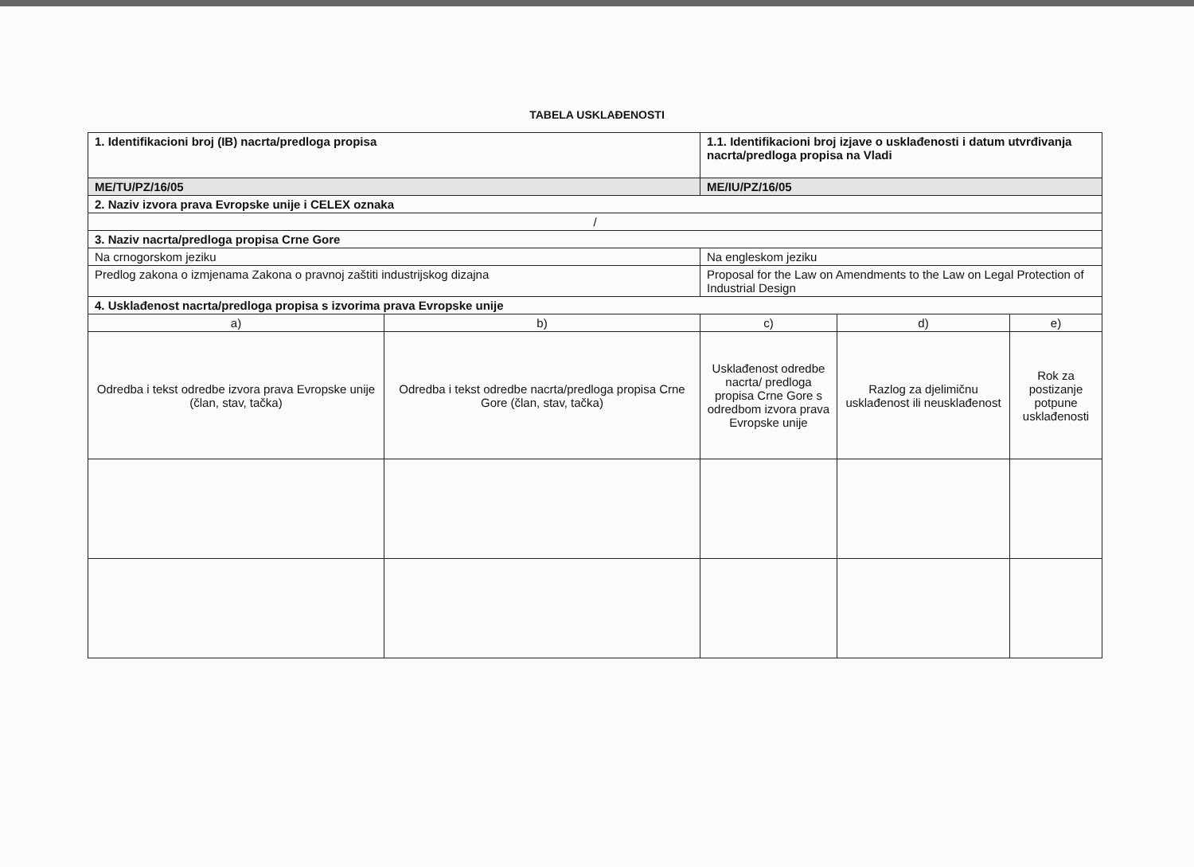TABELA USKLAĐENOSTI
| 1. Identifikacioni broj (IB) nacrta/predloga propisa | | 1.1. Identifikacioni broj izjave o usklađenosti i datum utvrđivanja nacrta/predloga propisa na Vladi | | |
| ME/TU/PZ/16/05 | | ME/IU/PZ/16/05 | | |
| 2. Naziv izvora prava Evropske unije i CELEX oznaka | | | | |
| / | | | | |
| 3. Naziv nacrta/predloga propisa Crne Gore | | | | |
| Na crnogorskom jeziku | | Na engleskom jeziku | | |
| Predlog zakona o izmjenama Zakona o pravnoj zaštiti industrijskog dizajna | | Proposal for the Law on Amendments to the Law on Legal Protection of Industrial Design | | |
| 4. Usklađenost nacrta/predloga propisa s izvorima prava Evropske unije | | | | |
| a) | b) | c) | d) | e) |
| Odredba i tekst odredbe izvora prava Evropske unije (član, stav, tačka) | Odredba i tekst odredbe nacrta/predloga propisa Crne Gore (član, stav, tačka) | Usklađenost odredbe nacrta/ predloga propisa Crne Gore s odredbom izvora prava Evropske unije | Razlog za djelimičnu usklađenost ili neusklađenost | Rok za postizanje potpune usklađenosti |